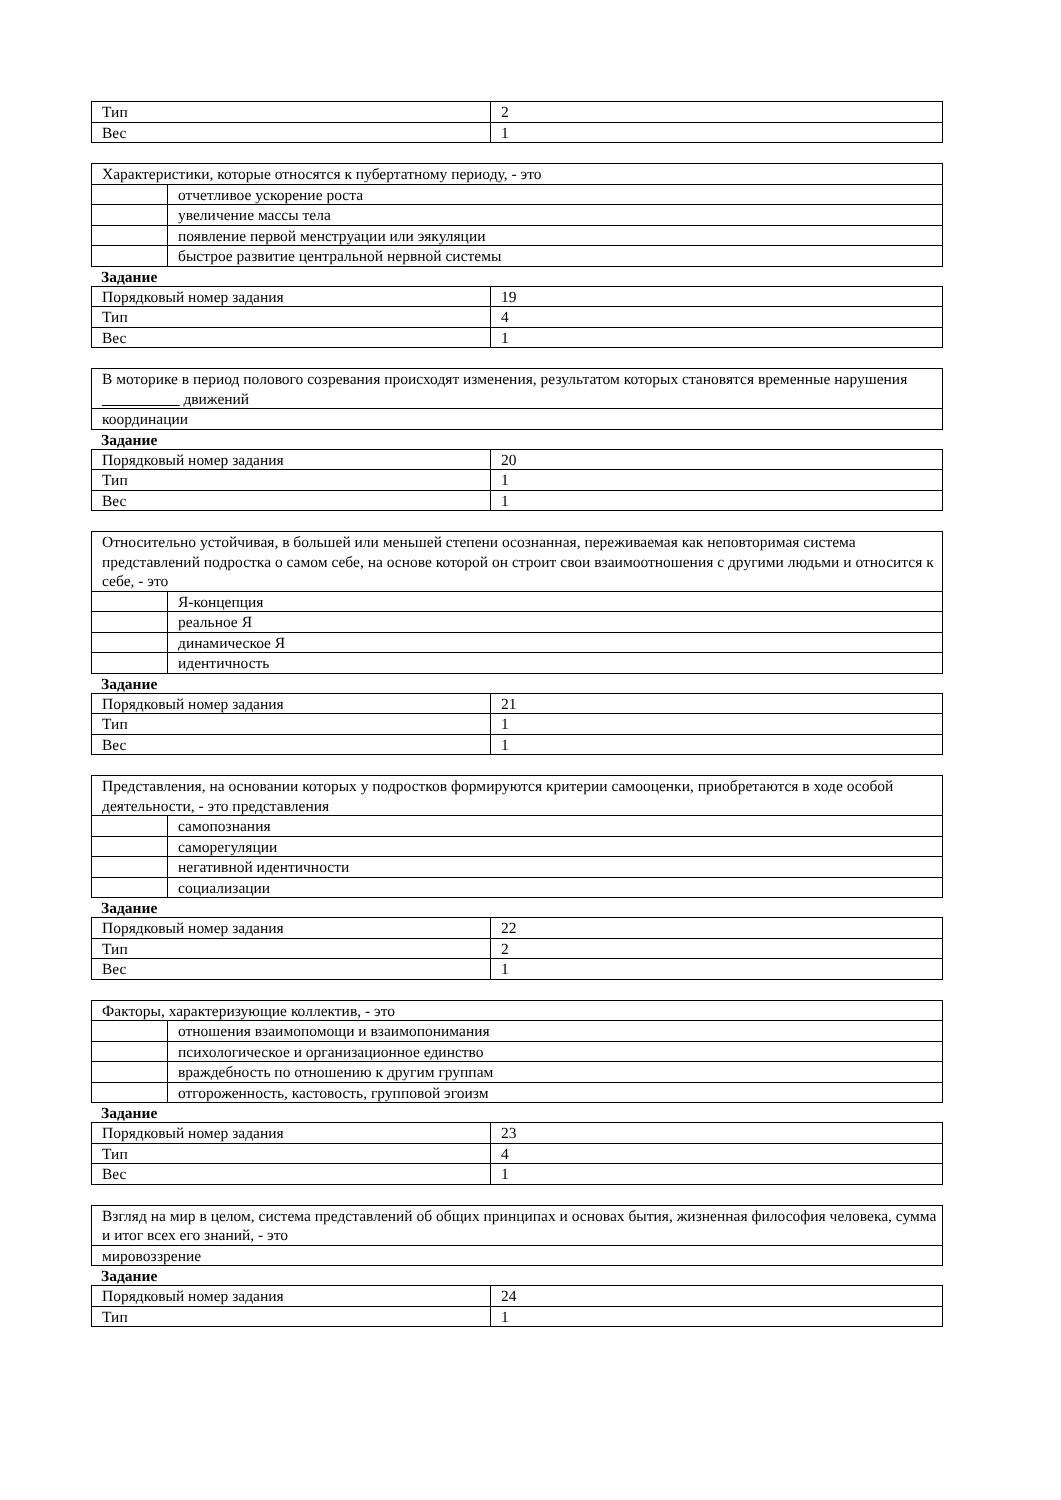| Тип | 2 |
| Вес | 1 |
| Характеристики, которые относятся к пубертатному периоду, - это | |
| | отчетливое ускорение роста |
| | увеличение массы тела |
| | появление первой менструации или эякуляции |
| | быстрое развитие центральной нервной системы |
Задание
| Порядковый номер задания | 19 |
| Тип | 4 |
| Вес | 1 |
| В моторике в период полового созревания происходят изменения, результатом которых становятся временные нарушения __________ движений |
| координации |
Задание
| Порядковый номер задания | 20 |
| Тип | 1 |
| Вес | 1 |
| Относительно устойчивая, в большей или меньшей степени осознанная, переживаемая как неповторимая система представлений подростка о самом себе, на основе которой он строит свои взаимоотношения с другими людьми и относится к себе, - это | |
| | Я-концепция |
| | реальное Я |
| | динамическое Я |
| | идентичность |
Задание
| Порядковый номер задания | 21 |
| Тип | 1 |
| Вес | 1 |
| Представления, на основании которых у подростков формируются критерии самооценки, приобретаются в ходе особой деятельности, - это представления | |
| | самопознания |
| | саморегуляции |
| | негативной идентичности |
| | социализации |
Задание
| Порядковый номер задания | 22 |
| Тип | 2 |
| Вес | 1 |
| Факторы, характеризующие коллектив, - это | |
| | отношения взаимопомощи и взаимопонимания |
| | психологическое и организационное единство |
| | враждебность по отношению к другим группам |
| | отгороженность, кастовость, групповой эгоизм |
Задание
| Порядковый номер задания | 23 |
| Тип | 4 |
| Вес | 1 |
| Взгляд на мир в целом, система представлений об общих принципах и основах бытия, жизненная философия человека, сумма и итог всех его знаний, - это |
| мировоззрение |
Задание
| Порядковый номер задания | 24 |
| Тип | 1 |